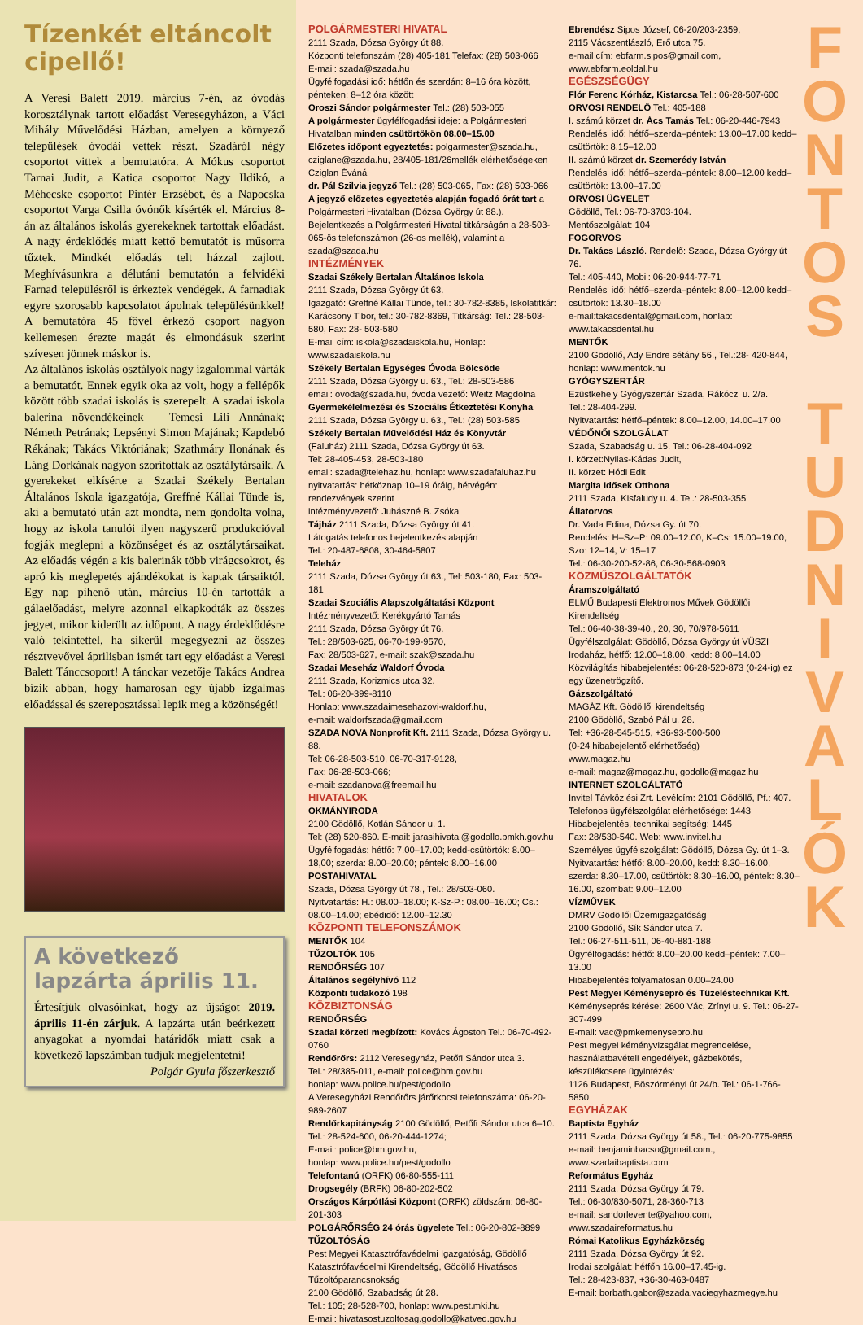Tízenkét eltáncolt cipellő!
A Veresi Balett 2019. március 7-én, az óvodás korosztálynak tartott előadást Veresegyházon, a Váci Mihály Művelődési Házban, amelyen a környező települések óvodái vettek részt. Szadáról négy csoportot vittek a bemutatóra. A Mókus csoportot Tarnai Judit, a Katica csoportot Nagy Ildikó, a Méhecske csoportot Pintér Erzsébet, és a Napocska csoportot Varga Csilla óvónők kísérték el. Március 8-án az általános iskolás gyerekeknek tartottak előadást. A nagy érdeklődés miatt kettő bemutatót is műsorra tűztek. Mindkét előadás telt házzal zajlott. Meghívásunkra a délutáni bemutatón a felvidéki Farnad településről is érkeztek vendégek. A farnadiak egyre szorosabb kapcsolatot ápolnak településünkkel! A bemutatóra 45 fővel érkező csoport nagyon kellemesen érezte magát és elmondásuk szerint szívesen jönnek máskor is.
Az általános iskolás osztályok nagy izgalommal várták a bemutatót. Ennek egyik oka az volt, hogy a fellépők között több szadai iskolás is szerepelt. A szadai iskola balerina növendékeinek – Temesi Lili Annának; Németh Petrának; Lepsényi Simon Majának; Kapdebó Rékának; Takács Viktóriának; Szathmáry Ilonának és Láng Dorkának nagyon szorítottak az osztálytársaik. A gyerekeket elkísérte a Szadai Székely Bertalan Általános Iskola igazgatója, Greffné Kállai Tünde is, aki a bemutató után azt mondta, nem gondolta volna, hogy az iskola tanulói ilyen nagyszerű produkcióval fogják meglepni a közönséget és az osztálytársaikat. Az előadás végén a kis balerinák több virágcsokrot, és apró kis meglepetés ajándékokat is kaptak társaiktól. Egy nap pihenő után, március 10-én tartották a gálaelőadást, melyre azonnal elkapkodták az összes jegyet, mikor kiderült az időpont. A nagy érdeklődésre való tekintettel, ha sikerül megegyezni az összes résztvevővel áprilisban ismét tart egy előadást a Veresi Balett Tánccsoport! A tánckar vezetője Takács Andrea bízik abban, hogy hamarosan egy újabb izgalmas előadással és szereposztással lepik meg a közönségét!
A következő lapzárta április 11.
Értesítjük olvasóinkat, hogy az újságot 2019. április 11-én zárjuk. A lapzárta után beérkezett anyagokat a nyomdai határidők miatt csak a következő lapszámban tudjuk megjelentetni!
Polgár Gyula főszerkesztő
POLGÁRMESTERI HIVATAL
2111 Szada, Dózsa György út 88.
Központi telefonszám (28) 405-181 Telefax: (28) 503-066
E-mail: szada@szada.hu
Ügyfélfogadási idő: hétfőn és szerdán: 8–16 óra között, pénteken: 8–12 óra között
Oroszi Sándor polgármester Tel.: (28) 503-055
A polgármester ügyfélfogadási ideje: a Polgármesteri Hivatalban minden csütörtökön 08.00–15.00
Előzetes időpont egyeztetés: polgarmester@szada.hu, cziglane@szada.hu, 28/405-181/26mellék elérhetőségeken Cziglan Évánál
dr. Pál Szilvia jegyző Tel.: (28) 503-065, Fax: (28) 503-066
A jegyző előzetes egyeztetés alapján fogadó órát tart a Polgármesteri Hivatalban (Dózsa György út 88.).
Bejelentkezés a Polgármesteri Hivatal titkárságán a 28-503-065-ös telefonszámon (26-os mellék), valamint a szada@szada.hu
INTÉZMÉNYEK
Szadai Székely Bertalan Általános Iskola
2111 Szada, Dózsa György út 63.
Igazgató: Greffné Kállai Tünde, tel.: 30-782-8385, Iskolatitkár: Karácsony Tibor, tel.: 30-782-8369, Titkárság: Tel.: 28-503-580, Fax: 28- 503-580
E-mail cím: iskola@szadaiskola.hu, Honlap: www.szadaiskola.hu
Székely Bertalan Egységes Óvoda Bölcsöde
2111 Szada, Dózsa György u. 63., Tel.: 28-503-586
email: ovoda@szada.hu, óvoda vezető: Weitz Magdolna
Gyermekélelmezési és Szociális Étkeztetési Konyha
2111 Szada, Dózsa György u. 63., Tel.: (28) 503-585
Székely Bertalan Művelődési Ház és Könyvtár
(Faluház) 2111 Szada, Dózsa György út 63.
Tel: 28-405-453, 28-503-180
email: szada@telehaz.hu, honlap: www.szadafaluhaz.hu
nyitvatartás: hétköznap 10–19 óráig, hétvégén: rendezvények szerint
intézményvezető: Juhászné B. Zsóka
Tájház 2111 Szada, Dózsa György út 41.
Látogatás telefonos bejelentkezés alapján
Tel.: 20-487-6808, 30-464-5807
Teleház
2111 Szada, Dózsa György út 63., Tel: 503-180, Fax: 503-181
Szadai Szociális Alapszolgáltatási Központ
Intézményvezető: Kerékgyártó Tamás
2111 Szada, Dózsa György út 76.
Tel.: 28/503-625, 06-70-199-9570,
Fax: 28/503-627, e-mail: szak@szada.hu
Szadai Meseház Waldorf Óvoda
2111 Szada, Korizmics utca 32.
Tel.: 06-20-399-8110
Honlap: www.szadaimesehazovi-waldorf.hu,
e-mail: waldorfszada@gmail.com
SZADA NOVA Nonprofit Kft. 2111 Szada, Dózsa György u. 88.
Tel: 06-28-503-510, 06-70-317-9128,
Fax: 06-28-503-066;
e-mail: szadanova@freemail.hu
HIVATALOK
OKMÁNYIRODA
2100 Gödöllő, Kotlán Sándor u. 1.
Tel: (28) 520-860. E-mail: jarasihivatal@godollo.pmkh.gov.hu
Ügyfélfogadás: hétfő: 7.00–17.00; kedd-csütörtök: 8.00–18,00; szerda: 8.00–20.00; péntek: 8.00–16.00
POSTAHIVATAL
Szada, Dózsa György út 78., Tel.: 28/503-060.
Nyitvatartás: H.: 08.00–18.00; K-Sz-P.: 08.00–16.00; Cs.: 08.00–14.00; ebédidő: 12.00–12.30
KÖZPONTI TELEFONSZÁMOK
MENTŐK 104
TŰZOLTÓK 105
RENDŐRSÉG 107
Általános segélyhívó 112
Központi tudakozó 198
KÖZBIZTONSÁG
RENDŐRSÉG
Szadai körzeti megbízott: Kovács Ágoston Tel.: 06-70-492-0760
Rendőrőrs: 2112 Veresegyház, Petőfi Sándor utca 3.
Tel.: 28/385-011, e-mail: police@bm.gov.hu
honlap: www.police.hu/pest/godollo
A Veresegyházi Rendőrőrs járőrkocsi telefonszáma: 06-20-989-2607
Rendőrkapitányság 2100 Gödöllő, Petőfi Sándor utca 6–10.
Tel.: 28-524-600, 06-20-444-1274;
E-mail: police@bm.gov.hu,
honlap: www.police.hu/pest/godollo
Telefontanú (ORFK) 06-80-555-111
Drogsegély (BRFK) 06-80-202-502
Országos Kárpótlási Központ (ORFK) zöldszám: 06-80-201-303
POLGÁRŐRSÉG 24 órás ügyelete Tel.: 06-20-802-8899
TŰZOLTÓSÁG
Pest Megyei Katasztrófavédelmi Igazgatóság, Gödöllő Katasztrófavédelmi Kirendeltség, Gödöllő Hivatásos Tűzoltóparancsnokság
2100 Gödöllő, Szabadság út 28.
Tel.: 105; 28-528-700, honlap: www.pest.mki.hu
E-mail: hivatasostuzoltosag.godollo@katved.gov.hu
Ebrendész Sipos József, 06-20/203-2359,
2115 Vácszentlászló, Erő utca 75.
e-mail cím: ebfarm.sipos@gmail.com, www.ebfarm.eoldal.hu
EGÉSZSÉGÜGY
Flór Ferenc Kórház, Kistarcsa Tel.: 06-28-507-600
ORVOSI RENDELŐ Tel.: 405-188
I. számú körzet dr. Ács Tamás Tel.: 06-20-446-7943
Rendelési idő: hétfő–szerda–péntek: 13.00–17.00 kedd–csütörtök: 8.15–12.00
II. számú körzet dr. Szemerédy István
Rendelési idő: hétfő–szerda–péntek: 8.00–12.00 kedd–csütörtök: 13.00–17.00
ORVOSI ÜGYELET
Gödöllő, Tel.: 06-70-3703-104.
Mentőszolgálat: 104
FOGORVOS
Dr. Takács László. Rendelő: Szada, Dózsa György út 76.
Tel.: 405-440, Mobil: 06-20-944-77-71
Rendelési idő: hétfő–szerda–péntek: 8.00–12.00 kedd–csütörtök: 13.30–18.00
e-mail:takacsdental@gmail.com, honlap: www.takacsdental.hu
MENTŐK
2100 Gödöllő, Ady Endre sétány 56., Tel.:28- 420-844,
honlap: www.mentok.hu
GYÓGYSZERTÁR
Ezüstkehely Gyógyszertár Szada, Rákóczi u. 2/a.
Tel.: 28-404-299.
Nyitvatartás: hétfő–péntek: 8.00–12.00, 14.00–17.00
VÉDŐNŐI SZOLGÁLAT
Szada, Szabadság u. 15. Tel.: 06-28-404-092
I. körzet:Nyilas-Kádas Judit,
II. körzet: Hódi Edit
Margita Idősek Otthona
2111 Szada, Kisfaludy u. 4. Tel.: 28-503-355
Állatorvos
Dr. Vada Edina, Dózsa Gy. út 70.
Rendelés: H–Sz–P: 09.00–12.00, K–Cs: 15.00–19.00, Szo: 12–14, V: 15–17
Tel.: 06-30-200-52-86, 06-30-568-0903
KÖZMŰSZOLGÁLTATÓK
Áramszolgáltató
ELMŰ Budapesti Elektromos Művek Gödöllői Kirendeltség
Tel.: 06-40-38-39-40., 20, 30, 70/978-5611
Ügyfélszolgálat: Gödöllő, Dózsa György út VÜSZI Irodaház, hétfő: 12.00–18.00, kedd: 8.00–14.00
Közvilágítás hibabejelentés: 06-28-520-873 (0-24-ig) ez egy üzenetrögzítő.
Gázszolgáltató
MAGÁZ Kft. Gödöllői kirendeltség
2100 Gödöllő, Szabó Pál u. 28.
Tel: +36-28-545-515, +36-93-500-500
(0-24 hibabejelentő elérhetőség)
www.magaz.hu
e-mail: magaz@magaz.hu, godollo@magaz.hu
INTERNET SZOLGÁLTATÓ
Invitel Távközlési Zrt. Levélcím: 2101 Gödöllő, Pf.: 407.
Telefonos ügyfélszolgálat elérhetősége: 1443
Hibabejelentés, technikai segítség: 1445
Fax: 28/530-540. Web: www.invitel.hu
Személyes ügyfélszolgálat: Gödöllő, Dózsa Gy. út 1–3.
Nyitvatartás: hétfő: 8.00–20.00, kedd: 8.30–16.00, szerda: 8.30–17.00, csütörtök: 8.30–16.00, péntek: 8.30–16.00, szombat: 9.00–12.00
VÍZMŰVEK
DMRV Gödöllői Üzemigazgatóság
2100 Gödöllő, Sík Sándor utca 7.
Tel.: 06-27-511-511, 06-40-881-188
Ügyfélfogadás: hétfő: 8.00–20.00 kedd–péntek: 7.00–13.00
Hibabejelentés folyamatosan 0.00–24.00
Pest Megyei Kéményseprő és Tüzeléstechnikai Kft.
Kéményseprés kérése: 2600 Vác, Zrínyi u. 9. Tel.: 06-27-307-499
E-mail: vac@pmkemenysepro.hu
Pest megyei kéményvizsgálat megrendelése, használatbavételi engedélyek, gázbekötés, készülékcsere ügyintézés:
1126 Budapest, Böszörményi út 24/b. Tel.: 06-1-766-5850
EGYHÁZAK
Baptista Egyház
2111 Szada, Dózsa György út 58., Tel.: 06-20-775-9855
e-mail: benjaminbacso@gmail.com.,
www.szadaibaptista.com
Református Egyház
2111 Szada, Dózsa György út 79.
Tel.: 06-30/830-5071, 28-360-713
e-mail: sandorlevente@yahoo.com, www.szadaireformatus.hu
Római Katolikus Egyházközség
2111 Szada, Dózsa György út 92.
Irodai szolgálat: hétfőn 16.00–17.45-ig.
Tel.: 28-423-837, +36-30-463-0487
E-mail: borbath.gabor@szada.vaciegyhazmegye.hu
F
O
N
T
O
S
T
U
D
N
I
V
A
L
Ó
K